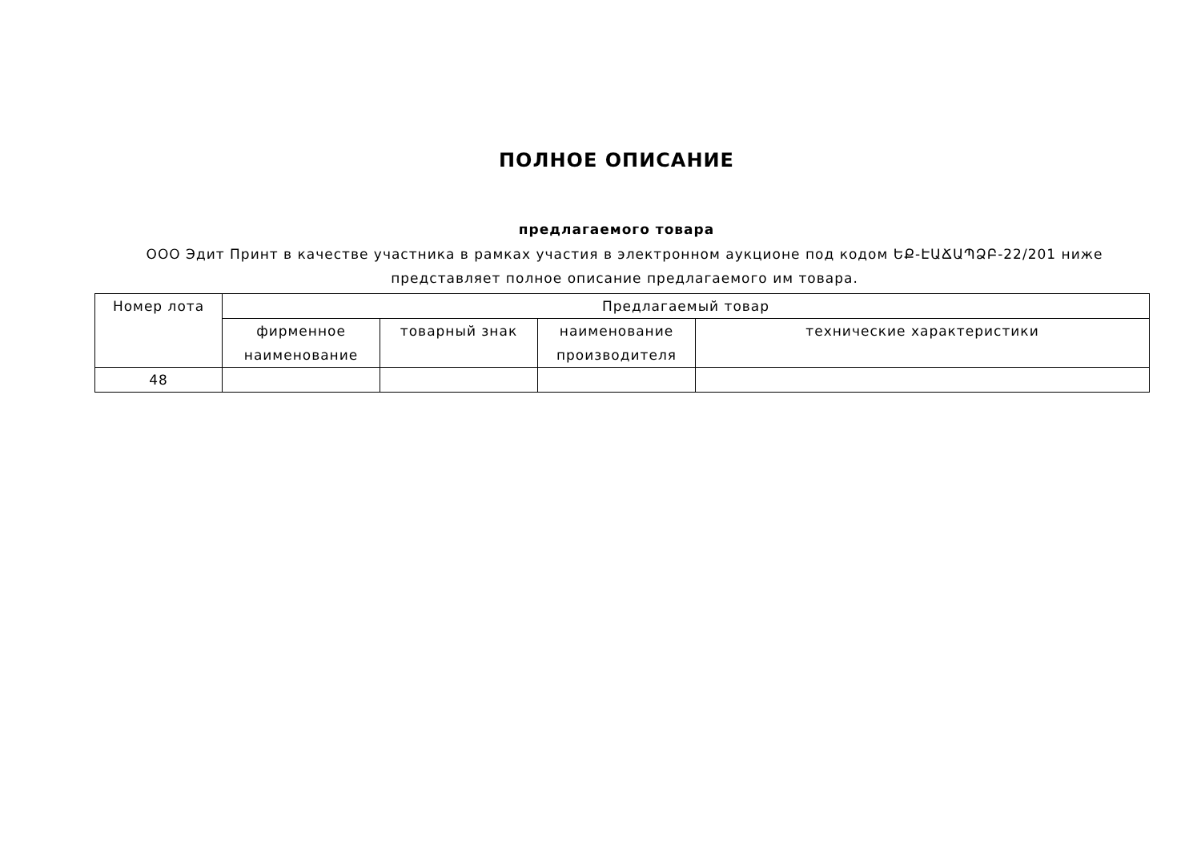ПОЛНОЕ ОПИСАНИЕ
предлагаемого товара
ООО Эдит Принт в качестве участника в рамках участия в электронном аукционе под кодом ԵՔ-ԷԱՃԱՊՁԲ-22/201 ниже представляет полное описание предлагаемого им товара.
| Номер лота | Предлагаемый товар | | | |
| --- | --- | --- | --- | --- |
| | фирменное наименование | товарный знак | наименование производителя | технические характеристики |
| 48 | | | | |